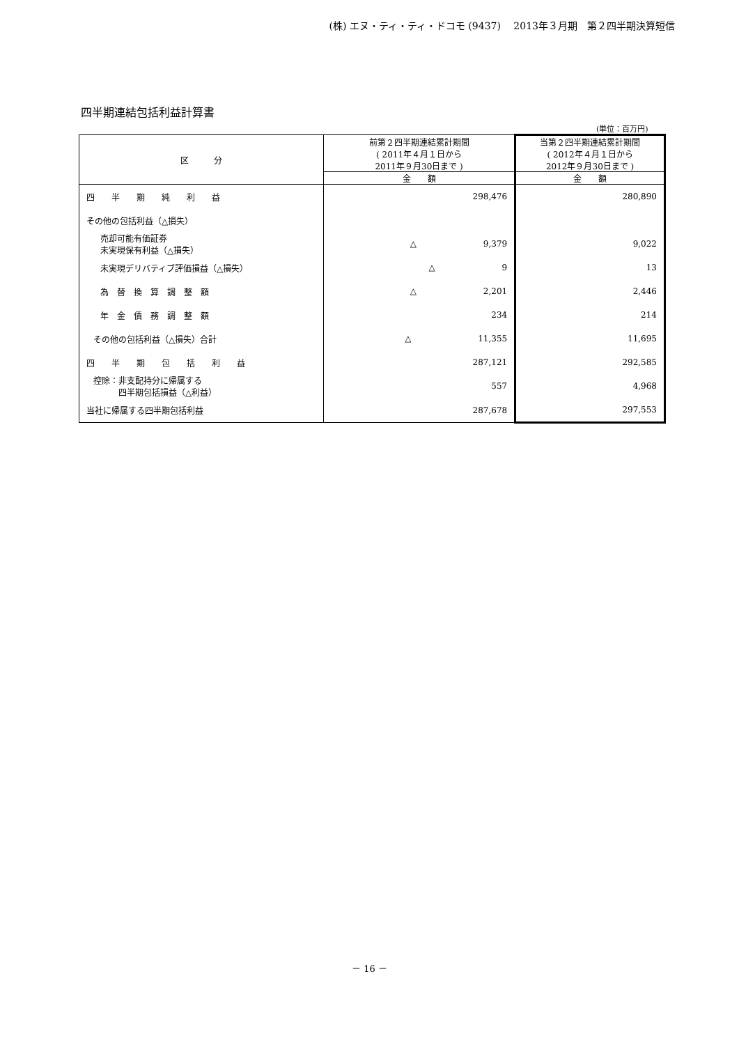(株) エヌ・ティ・ティ・ドコモ (9437)　 2013年３月期　第２四半期決算短信
四半期連結包括利益計算書
(単位：百万円)
| 区 分 | 前第２四半期連結累計期間 ( 2011年４月１日から 2011年９月30日まで ) | 当第２四半期連結累計期間 ( 2012年４月１日から 2012年９月30日まで ) |
| --- | --- | --- |
| | 金 額 | 金 額 |
| 四 半 期 純 利 益 | 298,476 | 280,890 |
| その他の包括利益（△損失） | | |
| 売却可能有価証券 未実現保有利益（△損失） | △ 9,379 | 9,022 |
| 未実現デリバティブ評価損益（△損失） | △ 9 | 13 |
| 為 替 換 算 調 整 額 | △ 2,201 | 2,446 |
| 年 金 債 務 調 整 額 | 234 | 214 |
| その他の包括利益（△損失）合計 | △ 11,355 | 11,695 |
| 四 半 期 包 括 利 益 | 287,121 | 292,585 |
| 控除：非支配持分に帰属する 四半期包括損益（△利益） | 557 | 4,968 |
| 当社に帰属する四半期包括利益 | 287,678 | 297,553 |
－ 16 －